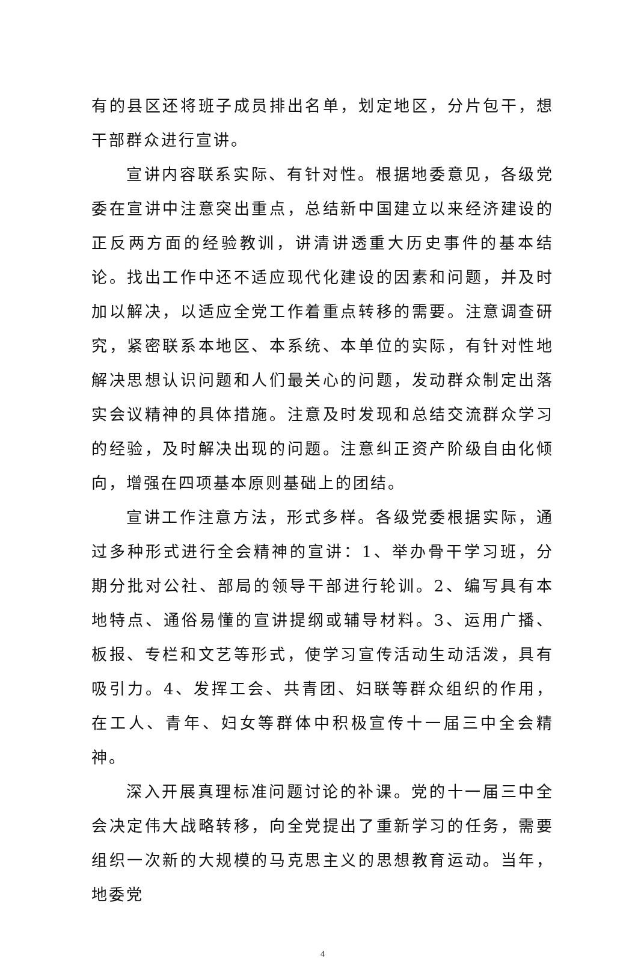有的县区还将班子成员排出名单，划定地区，分片包干，想干部群众进行宣讲。
宣讲内容联系实际、有针对性。根据地委意见，各级党委在宣讲中注意突出重点，总结新中国建立以来经济建设的正反两方面的经验教训，讲清讲透重大历史事件的基本结论。找出工作中还不适应现代化建设的因素和问题，并及时加以解决，以适应全党工作着重点转移的需要。注意调查研究，紧密联系本地区、本系统、本单位的实际，有针对性地解决思想认识问题和人们最关心的问题，发动群众制定出落实会议精神的具体措施。注意及时发现和总结交流群众学习的经验，及时解决出现的问题。注意纠正资产阶级自由化倾向，增强在四项基本原则基础上的团结。
宣讲工作注意方法，形式多样。各级党委根据实际，通过多种形式进行全会精神的宣讲：1、举办骨干学习班，分期分批对公社、部局的领导干部进行轮训。2、编写具有本地特点、通俗易懂的宣讲提纲或辅导材料。3、运用广播、板报、专栏和文艺等形式，使学习宣传活动生动活泼，具有吸引力。4、发挥工会、共青团、妇联等群众组织的作用，在工人、青年、妇女等群体中积极宣传十一届三中全会精神。
深入开展真理标准问题讨论的补课。党的十一届三中全会决定伟大战略转移，向全党提出了重新学习的任务，需要组织一次新的大规模的马克思主义的思想教育运动。当年，地委党
4